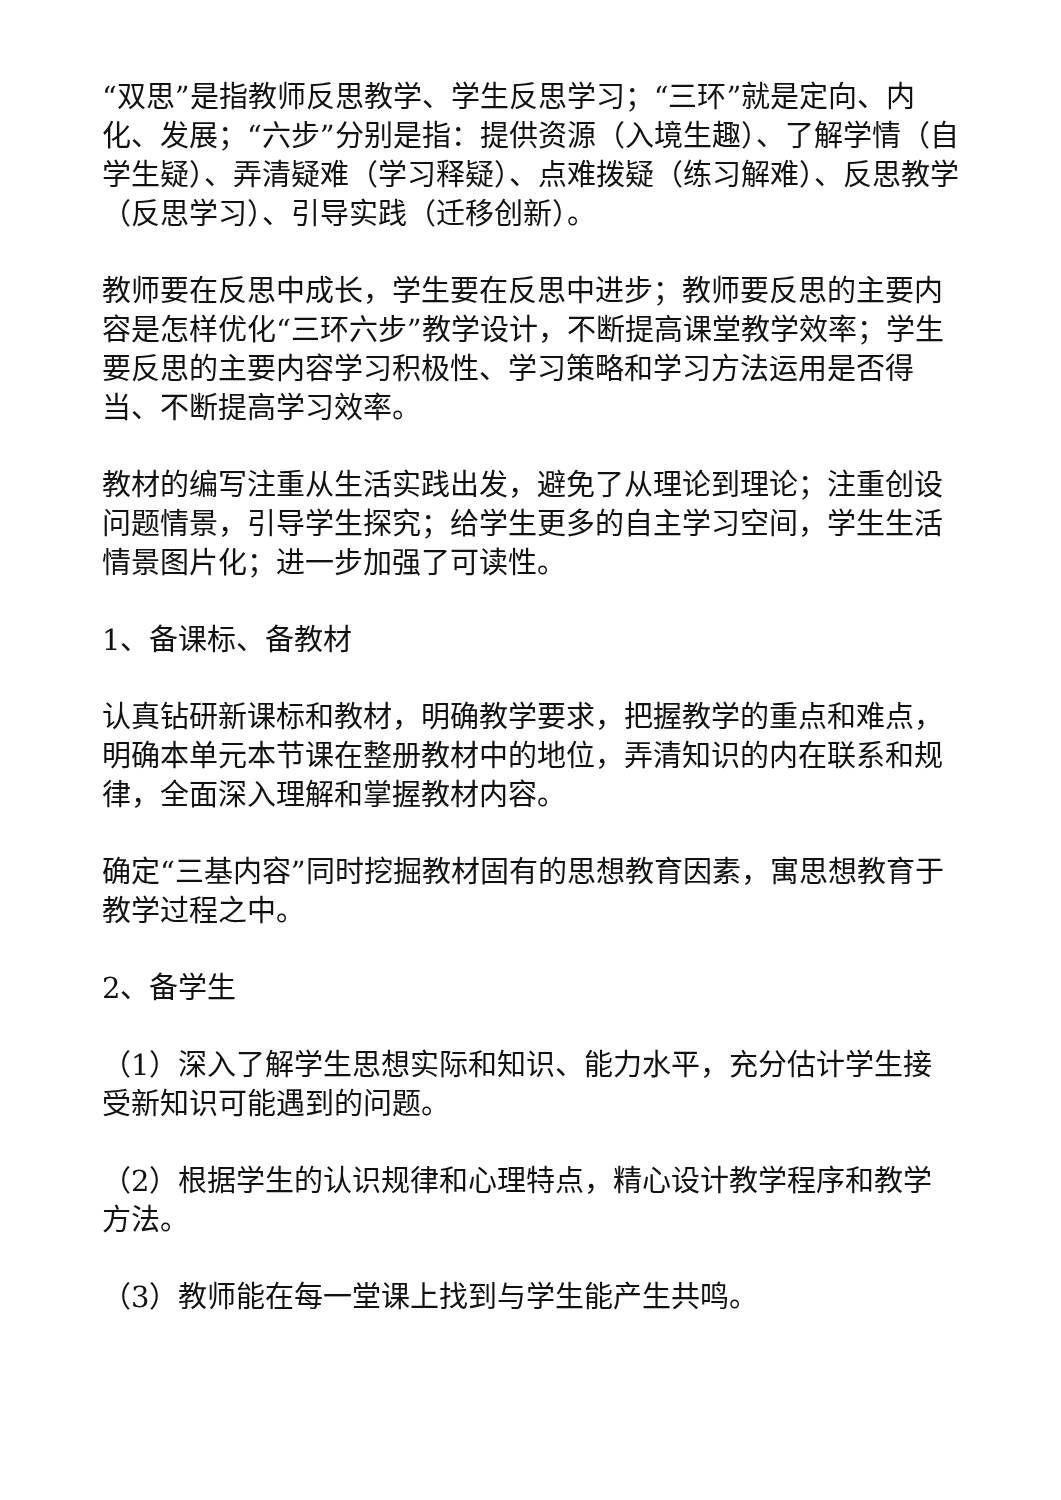“双思”是指教师反思教学、学生反思学习；“三环”就是定向、内化、发展；“六步”分别是指：提供资源（入境生趣）、了解学情（自学生疑）、弄清疑难（学习释疑）、点难拨疑（练习解难）、反思教学（反思学习）、引导实践（迁移创新）。
教师要在反思中成长，学生要在反思中进步；教师要反思的主要内容是怎样优化“三环六步”教学设计，不断提高课堂教学效率；学生要反思的主要内容学习积极性、学习策略和学习方法运用是否得当、不断提高学习效率。
教材的编写注重从生活实践出发，避免了从理论到理论；注重创设问题情景，引导学生探究；给学生更多的自主学习空间，学生生活情景图片化；进一步加强了可读性。
1、备课标、备教材
认真钻研新课标和教材，明确教学要求，把握教学的重点和难点，明确本单元本节课在整册教材中的地位，弄清知识的内在联系和规律，全面深入理解和掌握教材内容。
确定“三基内容”同时挖掘教材固有的思想教育因素，寓思想教育于教学过程之中。
2、备学生
（1）深入了解学生思想实际和知识、能力水平，充分估计学生接受新知识可能遇到的问题。
（2）根据学生的认识规律和心理特点，精心设计教学程序和教学方法。
（3）教师能在每一堂课上找到与学生能产生共鸣。